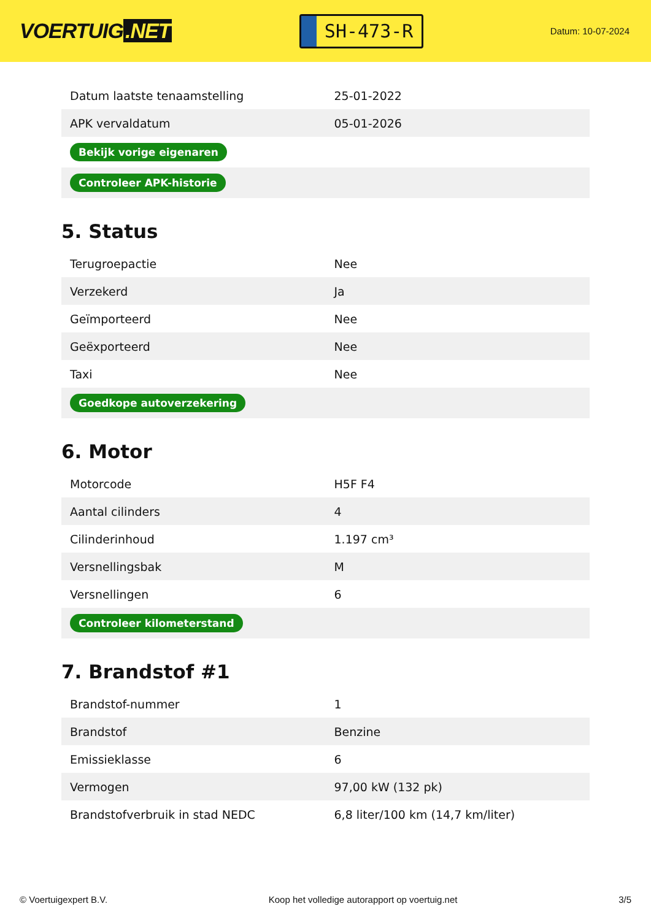VOERTUIG.NET
SH-473-R
Datum: 10-07-2024
| Datum laatste tenaamstelling | 25-01-2022 |
| APK vervaldatum | 05-01-2026 |
| Bekijk vorige eigenaren | |
| Controleer APK-historie | |
5. Status
| Terugroepactie | Nee |
| Verzekerd | Ja |
| Geïmporteerd | Nee |
| Geëxporteerd | Nee |
| Taxi | Nee |
| Goedkope autoverzekering | |
6. Motor
| Motorcode | H5F F4 |
| Aantal cilinders | 4 |
| Cilinderinhoud | 1.197 cm³ |
| Versnellingsbak | M |
| Versnellingen | 6 |
| Controleer kilometerstand | |
7. Brandstof #1
| Brandstof-nummer | 1 |
| Brandstof | Benzine |
| Emissieklasse | 6 |
| Vermogen | 97,00 kW (132 pk) |
| Brandstofverbruik in stad NEDC | 6,8 liter/100 km (14,7 km/liter) |
© Voertuigexpert B.V. Koop het volledige autorapport op voertuig.net 3/5